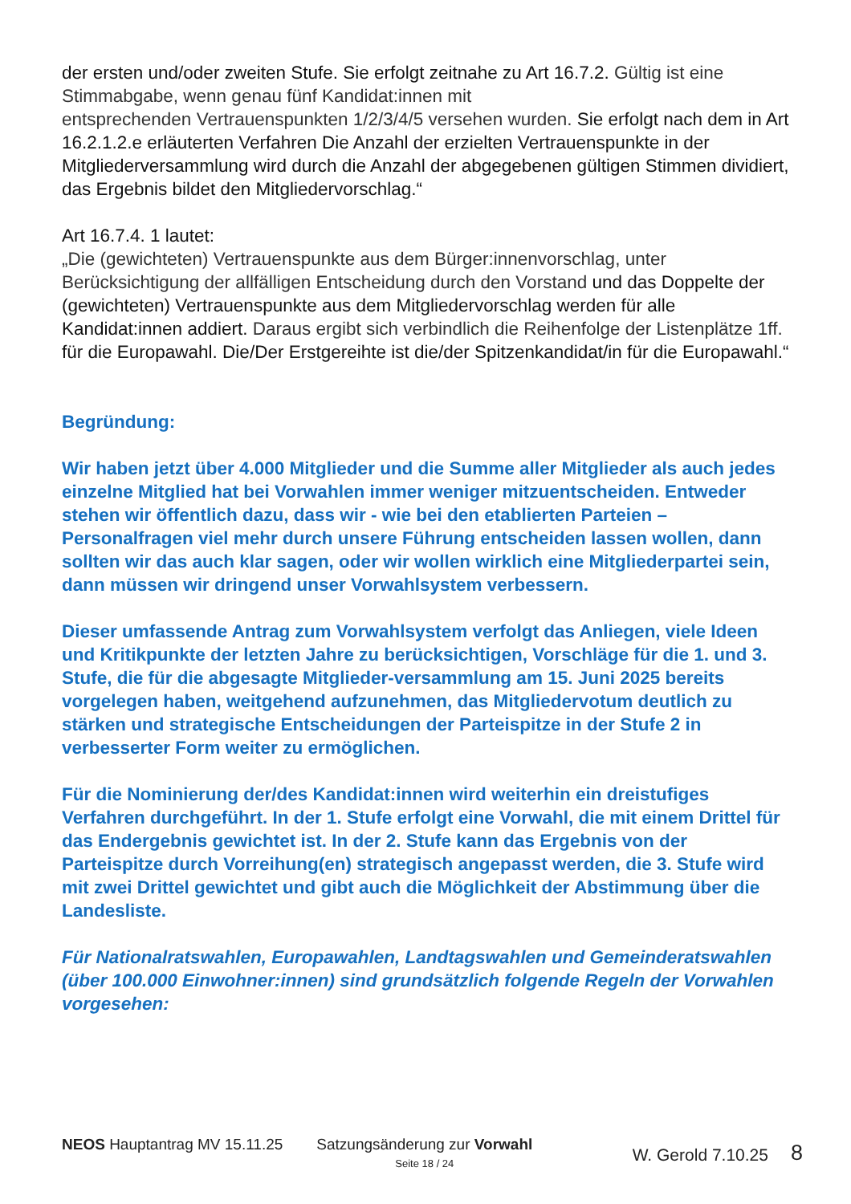der ersten und/oder zweiten Stufe. Sie erfolgt zeitnahe zu Art 16.7.2. Gültig ist eine Stimmabgabe, wenn genau fünf Kandidat:innen mit
entsprechenden Vertrauenspunkten 1/2/3/4/5 versehen wurden. Sie erfolgt nach dem in Art 16.2.1.2.e erläuterten Verfahren Die Anzahl der erzielten Vertrauenspunkte in der Mitgliederversammlung wird durch die Anzahl der abgegebenen gültigen Stimmen dividiert, das Ergebnis bildet den Mitgliedervorschlag.“
Art 16.7.4. 1 lautet:
„Die (gewichteten) Vertrauenspunkte aus dem Bürger:innenvorschlag, unter Berücksichtigung der allfälligen Entscheidung durch den Vorstand und das Doppelte der (gewichteten) Vertrauenspunkte aus dem Mitgliedervorschlag werden für alle Kandidat:innen addiert. Daraus ergibt sich verbindlich die Reihenfolge der Listenplätze 1ff. für die Europawahl. Die/Der Erstgereihte ist die/der Spitzenkandidat/in für die Europawahl.“
Begründung:
Wir haben jetzt über 4.000 Mitglieder und die Summe aller Mitglieder als auch jedes einzelne Mitglied hat bei Vorwahlen immer weniger mitzuentscheiden. Entweder stehen wir öffentlich dazu, dass wir - wie bei den etablierten Parteien – Personalfragen viel mehr durch unsere Führung entscheiden lassen wollen, dann sollten wir das auch klar sagen, oder wir wollen wirklich eine Mitgliederpartei sein, dann müssen wir dringend unser Vorwahlsystem verbessern.
Dieser umfassende Antrag zum Vorwahlsystem verfolgt das Anliegen, viele Ideen und Kritikpunkte der letzten Jahre zu berücksichtigen, Vorschläge für die 1. und 3. Stufe, die für die abgesagte Mitglieder-versammlung am 15. Juni 2025 bereits vorgelegen haben, weitgehend aufzunehmen, das Mitgliedervotum deutlich zu stärken und strategische Entscheidungen der Parteispitze in der Stufe 2 in verbesserter Form weiter zu ermöglichen.
Für die Nominierung der/des Kandidat:innen wird weiterhin ein dreistufiges Verfahren durchgeführt. In der 1. Stufe erfolgt eine Vorwahl, die mit einem Drittel für das Endergebnis gewichtet ist. In der 2. Stufe kann das Ergebnis von der Parteispitze durch Vorreihung(en) strategisch angepasst werden, die 3. Stufe wird mit zwei Drittel gewichtet und gibt auch die Möglichkeit der Abstimmung über die Landesliste.
Für Nationalratswahlen, Europawahlen, Landtagswahlen und Gemeinderatswahlen (über 100.000 Einwohner:innen) sind grundsätzlich folgende Regeln der Vorwahlen vorgesehen:
NEOS Hauptantrag MV 15.11.25 Satzungsänderung zur Vorwahl
Seite 18 / 24
W. Gerold 7.10.25
8